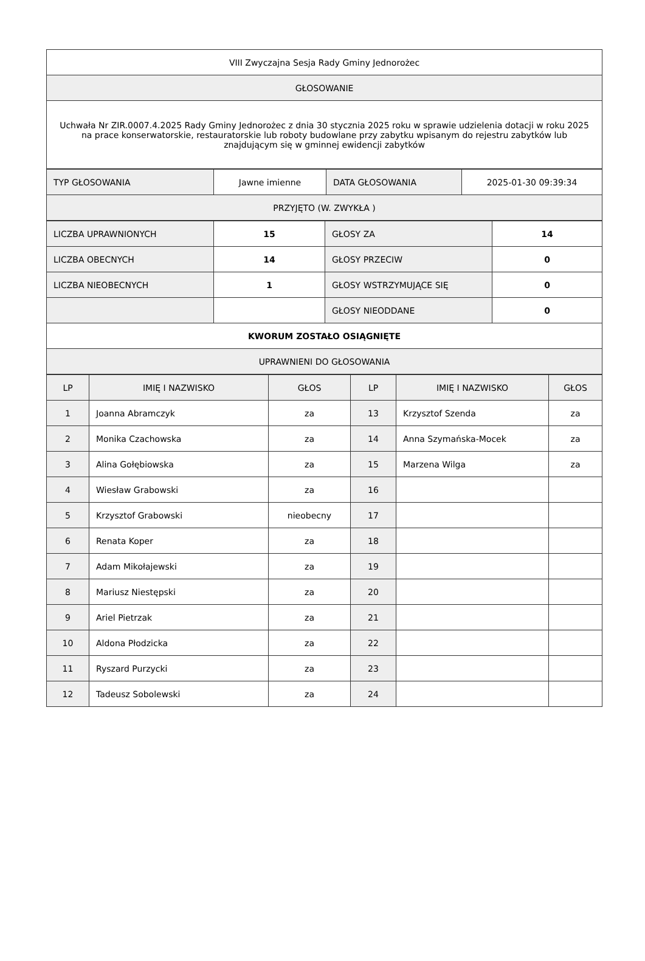| VIII Zwyczajna Sesja Rady Gminy Jednorożec |
| GŁOSOWANIE |
| Uchwała Nr ZIR.0007.4.2025 Rady Gminy Jednorożec z dnia 30 stycznia 2025 roku w sprawie udzielenia dotacji w roku 2025 na prace konserwatorskie, restauratorskie lub roboty budowlane przy zabytku wpisanym do rejestru zabytków lub znajdującym się w gminnej ewidencji zabytków |
| TYP GŁOSOWANIA | Jawne imienne | DATA GŁOSOWANIA | 2025-01-30 09:39:34 |
| PRZYJĘTO (W. ZWYKŁA ) | | | |
| LICZBA UPRAWNIONYCH | 15 | GŁOSY ZA | 14 |
| LICZBA OBECNYCH | 14 | GŁOSY PRZECIW | 0 |
| LICZBA NIEOBECNYCH | 1 | GŁOSY WSTRZYMUJĄCE SIĘ | 0 |
| | | GŁOSY NIEODDANE | 0 |
| KWORUM ZOSTAŁO OSIĄGNIĘTE | | | |
| UPRAWNIENI DO GŁOSOWANIA | | | |
| LP | IMIĘ I NAZWISKO | GŁOS | LP | IMIĘ I NAZWISKO | GŁOS |
| --- | --- | --- | --- | --- | --- |
| 1 | Joanna Abramczyk | za | 13 | Krzysztof Szenda | za |
| 2 | Monika Czachowska | za | 14 | Anna Szymańska-Mocek | za |
| 3 | Alina Gołębiowska | za | 15 | Marzena Wilga | za |
| 4 | Wiesław Grabowski | za | 16 | | |
| 5 | Krzysztof Grabowski | nieobecny | 17 | | |
| 6 | Renata Koper | za | 18 | | |
| 7 | Adam Mikołajewski | za | 19 | | |
| 8 | Mariusz Niestępski | za | 20 | | |
| 9 | Ariel Pietrzak | za | 21 | | |
| 10 | Aldona Płodzicka | za | 22 | | |
| 11 | Ryszard Purzycki | za | 23 | | |
| 12 | Tadeusz Sobolewski | za | 24 | | |